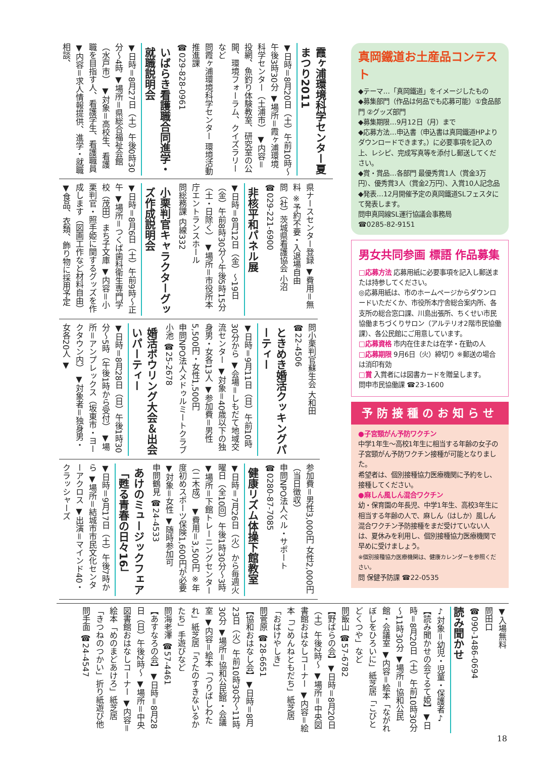真岡鐵道お土産品コンテスト
◆テーマ…「真岡鐵道」をイメージしたもの
◆募集部門（作品は何品でも応募可能）①食品部門 ②グッズ部門
◆募集期限…9月12日（月）まで
◆応募方法…申込書（申込書は真岡鐵道HPよりダウンロードできます。）に必要事項を記入の上、レシピ、完成写真等を添付し郵送してください。
◆賞・賞品…各部門 最優秀賞1人（賞金3万円）、優秀賞3人（賞金2万円）、入賞10人記念品
◆発表…12月開催予定の真岡鐵道SLフェスタにて発表します。
問申真岡線SL運行協議会事務局
☎0285-82-9151
男女共同参画 標語 作品募集
□応募方法 応募用紙に必要事項を記入し郵送または持参してください。
◎応募用紙は、市のホームページからダウンロードいただくか、市役所本庁舎総合案内所、各支所の総合窓口課、川島出張所、ちくせい市民協働まちづくりサロン（アルテリオ2階市民協働課）、各公民館にご用意しています。
□応募資格 市内在住または在学・在勤の人
□応募期限 9月6日（火）締切り ※郵送の場合は消印有効
□賞 入賞者には図書カードを贈呈します。
問申市民協働課 ☎23-1600
予防接種のお知らせ
●子宮頸がん予防ワクチン
中学1年生～高校1年生に相当する年齢の女子の子宮頸がん予防ワクチン接種が可能となりました。
希望者は、個別接種協力医療機関に予約をし、接種してください。
●麻しん風しん混合ワクチン
幼・保育園の年長児、中学1年生、高校3年生に相当する年齢の人で、麻しん（はしか）風しん混合ワクチン予防接種をまだ受けていない人は、夏休みを利用し、個別接種協力医療機関で早めに受けましょう。
※個別接種協力医療機関は、健康カレンダーを参照ください。
問 保健予防課 ☎22-0535
霞ヶ浦環境科学センター夏まつり2011
▼日時＝8月20日（土）午前10時～午後3時30分 ▼場所＝霞ヶ浦環境科学センター（土浦市） ▼内容＝投網、魚釣り体験教室、研究室の公開、環境フォーラム、クイズラリーなど
問霞ヶ浦環境科学センター 環境活動推進課
☎029-828-0961
いばらき看護職合同進学・就職説明会
▼日時＝8月27日（土）午後0時30分～4時 ▼場所＝県総合福祉会館（水戸市） ▼対象＝高校生、看護職を目指す人、看護学生、看護職員 ▼内容＝求人情報提供、進学・就職相談、
県ナースセンター登録 ▼費用＝無料 ※予約不要・入退場自由
問（社）茨城県看護協会 小沼
☎029-221-6900
非核平和パネル展
▼日時＝8月12日（金）～19日（金）午前8時30分～午後5時15分（土・日除く） ▼場所＝市役所本庁エントランスホール
問総務課 内線332
小栗判官キャラクターグッズ作成説明会
▼日時＝8月6日（土）午前9時～正午 ▼場所＝つくば歯科衛生専門学校（茂田）まち子文庫 ▼内容＝小栗判官・照手姫に関するグッズを作成します（図画工作など材料自由）▼食品、衣類、飾り物に採用予定
問小栗判官蘇生会 大和田
☎22-4506
ときめき婚活クッキングパーティー
▼日時＝9月11日（日）午前10時30分から ▼会場＝しもだて地域交流センター ▼対象＝40歳以下の独身男・女各13人 ▼参加費＝男性5,500円・女性1,500円
申問NPO法人メドゥルミートクラブ 小池 ☎25-2678
婚活ボウリング大会＆出会いパーティー
▼日時＝8月28日（日）午後1時30分～5時（午後1時から受付） ▼場所＝アンプレックス（坂東市・ヨークタウン内） ▼対象者＝独身男・女各20人 ▼
参加費＝男性3,000円 女性2,000円（当日徴収）
申問NPO法人ベル・サポート
☎0280-87-7085
健康リズム体操下館教室
▼日時＝7月26日（火）から毎週火曜日（全10回）午後1時30分～3時 ▼場所＝下館トレーニングセンター（二木成） ▼費用＝3,500円 ※年度初めスポーツ保険1,600円が必要 ▼対象＝女性 ▼随時参加可
申問鶴見 ☎24-4533
あけのミュージックフェア「甦る青春の日々16」
▼日時＝9月17日（土）午後7時から ▼場所＝結城市市民文化センターアクロス ▼出演＝マインド40・クラッシャーズ
▼入場無料
問田口
☎090-1486-0694
読み聞かせ
♪対象＝幼児・児童・保護者♪
【読み聞かせの会てるて姫】▼日時＝8月20日（土）午前10時30分～11時30分 ▼場所＝協和公民館・会議室 ▼内容＝絵本「ながれぼしをひろいに」紙芝居「こびとどくつや」など
問飯山 ☎57-6782
【野ばらの会】▼日時＝8月20日（土）午後2時～ ▼場所＝中央図書館おはなしコーナー ▼内容＝絵本「ごめんねともだち」紙芝居「おばけやしき」
問菅原 ☎28-6651
【協和おはなし会】▼日時＝8月23日（火）午前10時30分～11時30分 ▼場所＝協和公民館・会議室 ▼内容＝絵本「つりばしわたれ」紙芝居「うたのすきないるかたち」手遊びなど
問海老澤 ☎57-4461
【あすなろの会】▼日時＝8月28日（日）午後2時～ ▼場所＝中央図書館おはなしコーナー ▼内容＝絵本「めのまどあけろ」紙芝居「きつねのつかい」折り紙遊び他
問手面 ☎24-4547
18